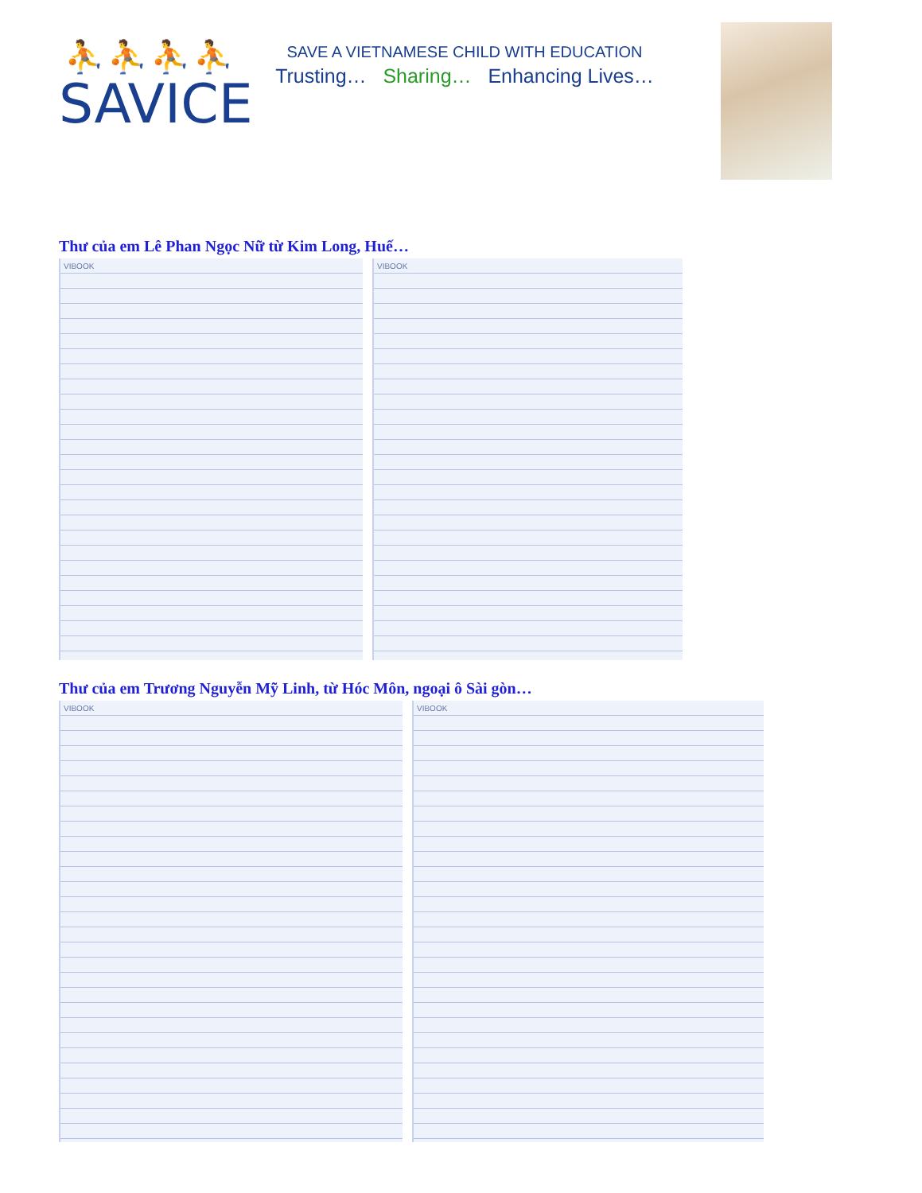⛹⛹⛹⛹
SAVICE
SAVE A VIETNAMESE CHILD WITH EDUCATION
Trusting… Sharing… Enhancing Lives…
Thư của em Lê Phan Ngọc Nữ từ Kim Long, Huế…
VIBOOK VIBOOK
Thư của em Trương Nguyễn Mỹ Linh, từ Hóc Môn, ngoại ô Sài gòn…
VIBOOK VIBOOK